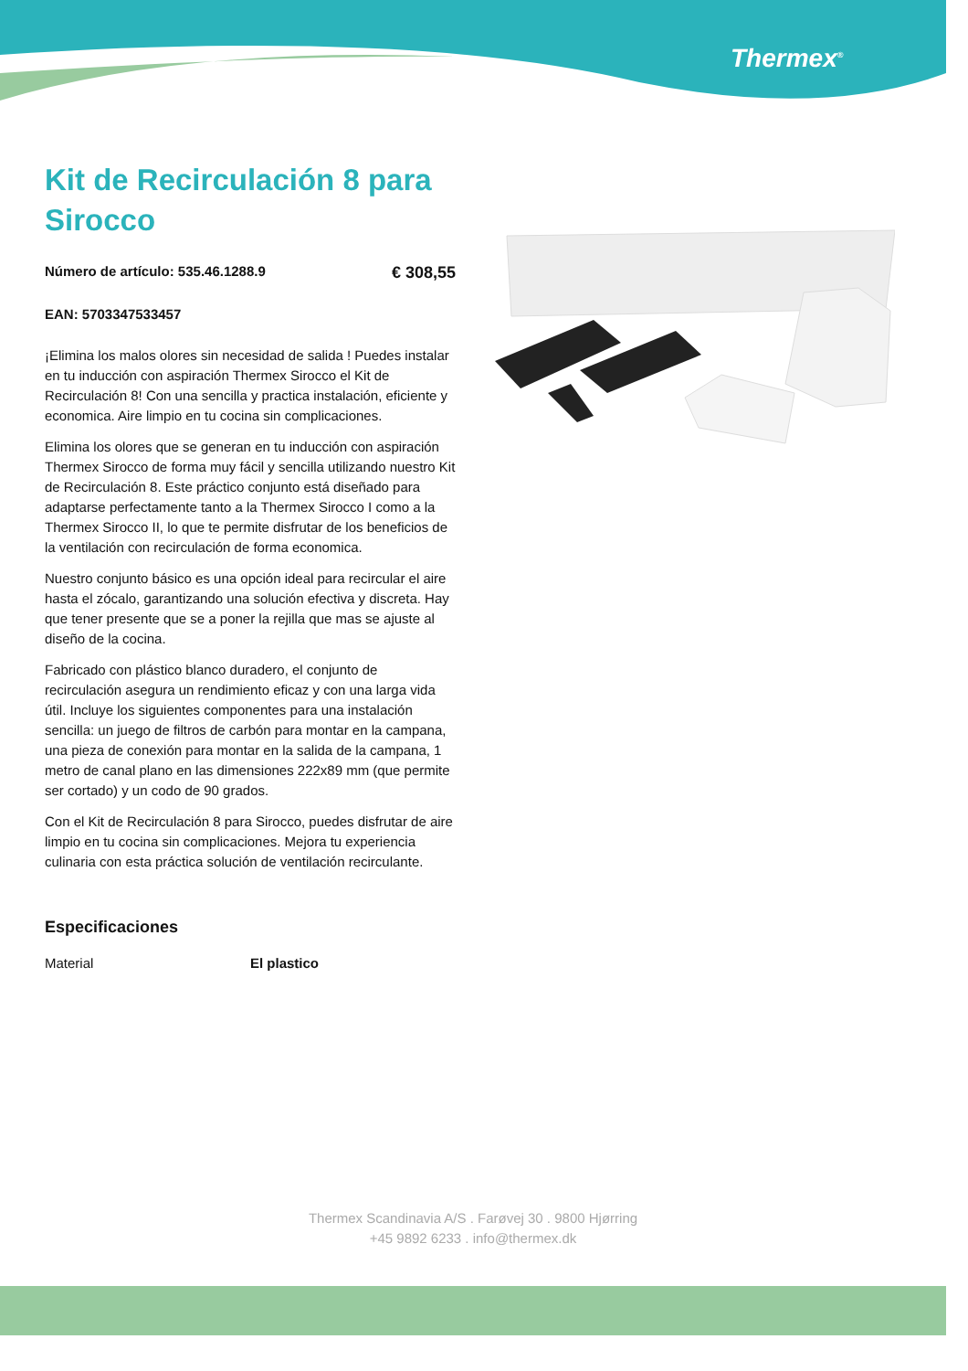Thermex<sup>®</sup>
Kit de Recirculación 8 para Sirocco
Número de artículo: 535.46.1288.9 € 308,55
EAN: 5703347533457
¡Elimina los malos olores sin necesidad de salida ! Puedes instalar en tu inducción con aspiración Thermex Sirocco el Kit de Recirculación 8! Con una sencilla y practica instalación, eficiente y economica. Aire limpio en tu cocina sin complicaciones.
Elimina los olores que se generan en tu inducción con aspiración Thermex Sirocco de forma muy fácil y sencilla utilizando nuestro Kit de Recirculación 8. Este práctico conjunto está diseñado para adaptarse perfectamente tanto a la Thermex Sirocco I como a la Thermex Sirocco II, lo que te permite disfrutar de los beneficios de la ventilación con recirculación de forma economica.
Nuestro conjunto básico es una opción ideal para recircular el aire hasta el zócalo, garantizando una solución efectiva y discreta. Hay que tener presente que se a poner la rejilla que mas se ajuste al diseño de la cocina.
Fabricado con plástico blanco duradero, el conjunto de recirculación asegura un rendimiento eficaz y con una larga vida útil. Incluye los siguientes componentes para una instalación sencilla: un juego de filtros de carbón para montar en la campana, una pieza de conexión para montar en la salida de la campana, 1 metro de canal plano en las dimensiones 222x89 mm (que permite ser cortado) y un codo de 90 grados.
Con el Kit de Recirculación 8 para Sirocco, puedes disfrutar de aire limpio en tu cocina sin complicaciones. Mejora tu experiencia culinaria con esta práctica solución de ventilación recirculante.
Especificaciones
| Material | El plastico |
Thermex Scandinavia A/S . Farøvej 30 . 9800 Hjørring
+45 9892 6233 . info@thermex.dk